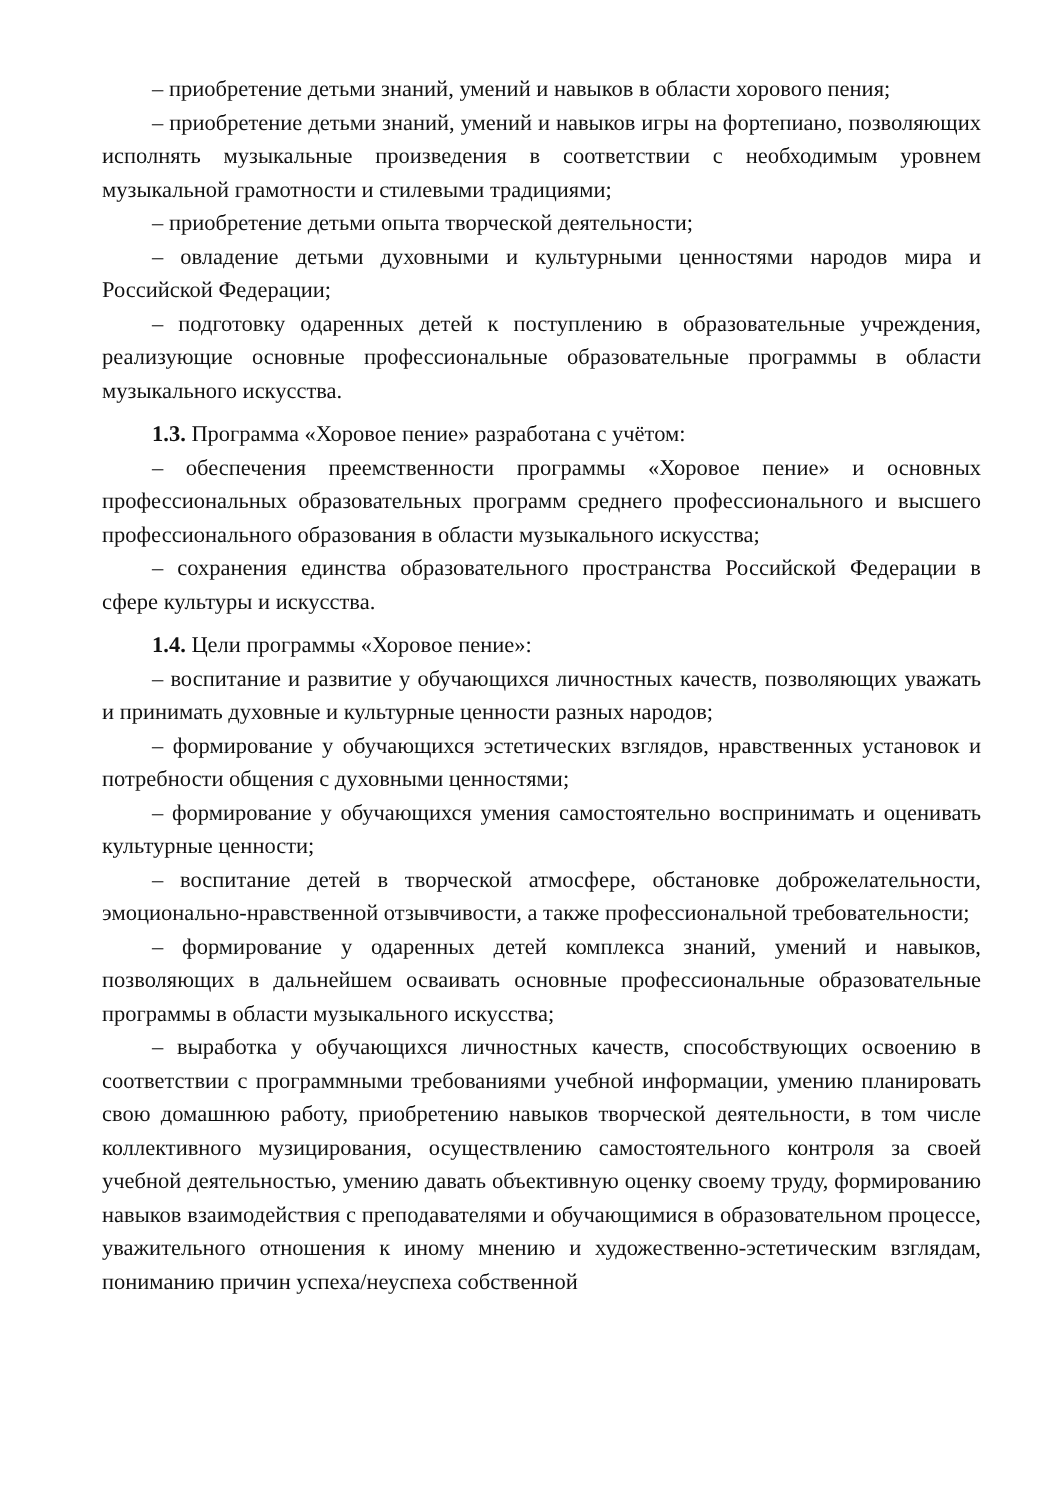– приобретение детьми знаний, умений и навыков в области хорового пения;
– приобретение детьми знаний, умений и навыков игры на фортепиано, позволяющих исполнять музыкальные произведения в соответствии с необходимым уровнем музыкальной грамотности и стилевыми традициями;
– приобретение детьми опыта творческой деятельности;
– овладение детьми духовными и культурными ценностями народов мира и Российской Федерации;
– подготовку одаренных детей к поступлению в образовательные учреждения, реализующие основные профессиональные образовательные программы в области музыкального искусства.
1.3. Программа «Хоровое пение» разработана с учётом:
– обеспечения преемственности программы «Хоровое пение» и основных профессиональных образовательных программ среднего профессионального и высшего профессионального образования в области музыкального искусства;
– сохранения единства образовательного пространства Российской Федерации в сфере культуры и искусства.
1.4. Цели программы «Хоровое пение»:
– воспитание и развитие у обучающихся личностных качеств, позволяющих уважать и принимать духовные и культурные ценности разных народов;
– формирование у обучающихся эстетических взглядов, нравственных установок и потребности общения с духовными ценностями;
– формирование у обучающихся умения самостоятельно воспринимать и оценивать культурные ценности;
– воспитание детей в творческой атмосфере, обстановке доброжелательности, эмоционально-нравственной отзывчивости, а также профессиональной требовательности;
– формирование у одаренных детей комплекса знаний, умений и навыков, позволяющих в дальнейшем осваивать основные профессиональные образовательные программы в области музыкального искусства;
– выработка у обучающихся личностных качеств, способствующих освоению в соответствии с программными требованиями учебной информации, умению планировать свою домашнюю работу, приобретению навыков творческой деятельности, в том числе коллективного музицирования, осуществлению самостоятельного контроля за своей учебной деятельностью, умению давать объективную оценку своему труду, формированию навыков взаимодействия с преподавателями и обучающимися в образовательном процессе, уважительного отношения к иному мнению и художественно-эстетическим взглядам, пониманию причин успеха/неуспеха собственной